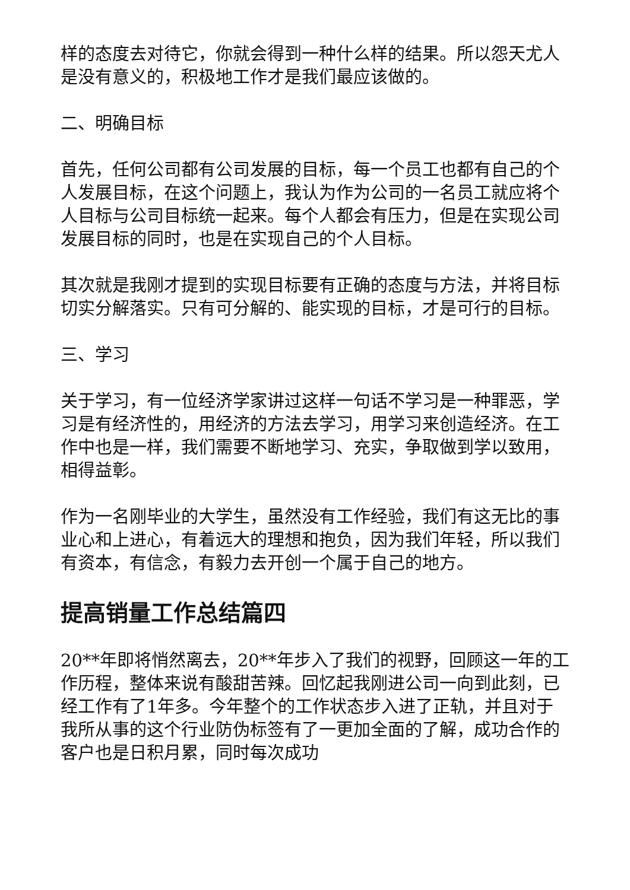样的态度去对待它，你就会得到一种什么样的结果。所以怨天尤人是没有意义的，积极地工作才是我们最应该做的。
二、明确目标
首先，任何公司都有公司发展的目标，每一个员工也都有自己的个人发展目标，在这个问题上，我认为作为公司的一名员工就应将个人目标与公司目标统一起来。每个人都会有压力，但是在实现公司发展目标的同时，也是在实现自己的个人目标。
其次就是我刚才提到的实现目标要有正确的态度与方法，并将目标切实分解落实。只有可分解的、能实现的目标，才是可行的目标。
三、学习
关于学习，有一位经济学家讲过这样一句话不学习是一种罪恶，学习是有经济性的，用经济的方法去学习，用学习来创造经济。在工作中也是一样，我们需要不断地学习、充实，争取做到学以致用，相得益彰。
作为一名刚毕业的大学生，虽然没有工作经验，我们有这无比的事业心和上进心，有着远大的理想和抱负，因为我们年轻，所以我们有资本，有信念，有毅力去开创一个属于自己的地方。
提高销量工作总结篇四
20**年即将悄然离去，20**年步入了我们的视野，回顾这一年的工作历程，整体来说有酸甜苦辣。回忆起我刚进公司一向到此刻，已经工作有了1年多。今年整个的工作状态步入进了正轨，并且对于我所从事的这个行业防伪标签有了一更加全面的了解，成功合作的客户也是日积月累，同时每次成功